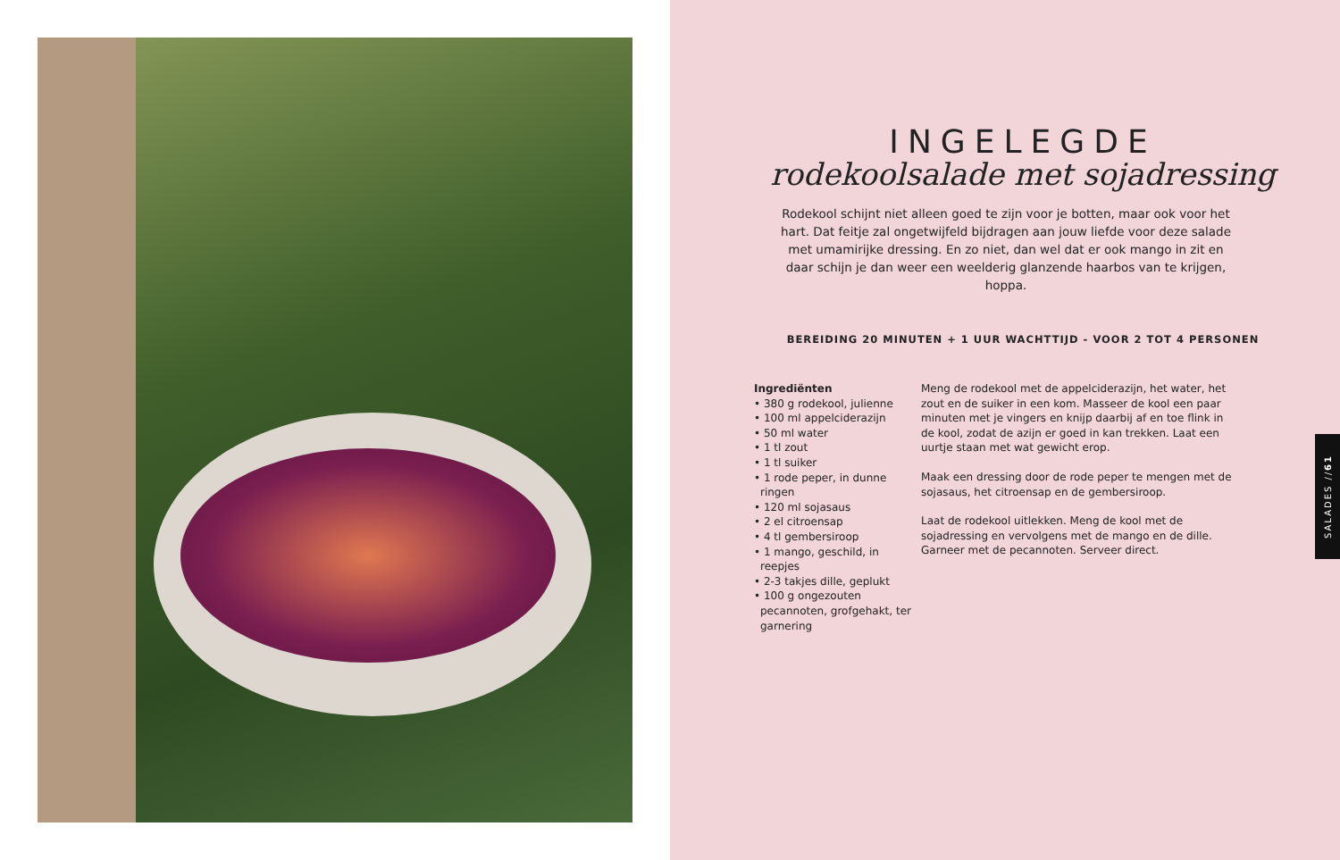INGELEGDE
rodekoolsalade met sojadressing
Rodekool schijnt niet alleen goed te zijn voor je botten, maar ook voor het hart. Dat feitje zal ongetwijfeld bijdragen aan jouw liefde voor deze salade met umamirijke dressing. En zo niet, dan wel dat er ook mango in zit en daar schijn je dan weer een weelderig glanzende haarbos van te krijgen, hoppa.
BEREIDING 20 MINUTEN + 1 UUR WACHTTIJD - VOOR 2 TOT 4 PERSONEN
Ingrediënten
• 380 g rodekool, julienne
• 100 ml appelciderazijn
• 50 ml water
• 1 tl zout
• 1 tl suiker
• 1 rode peper, in dunne ringen
• 120 ml sojasaus
• 2 el citroensap
• 4 tl gembersiroop
• 1 mango, geschild, in reepjes
• 2-3 takjes dille, geplukt
• 100 g ongezouten pecannoten, grofgehakt, ter garnering
Meng de rodekool met de appelciderazijn, het water, het zout en de suiker in een kom. Masseer de kool een paar minuten met je vingers en knijp daarbij af en toe flink in de kool, zodat de azijn er goed in kan trekken. Laat een uurtje staan met wat gewicht erop.
Maak een dressing door de rode peper te mengen met de sojasaus, het citroensap en de gembersiroop.
Laat de rodekool uitlekken. Meng de kool met de sojadressing en vervolgens met de mango en de dille. Garneer met de pecannoten. Serveer direct.
SALADES // 61